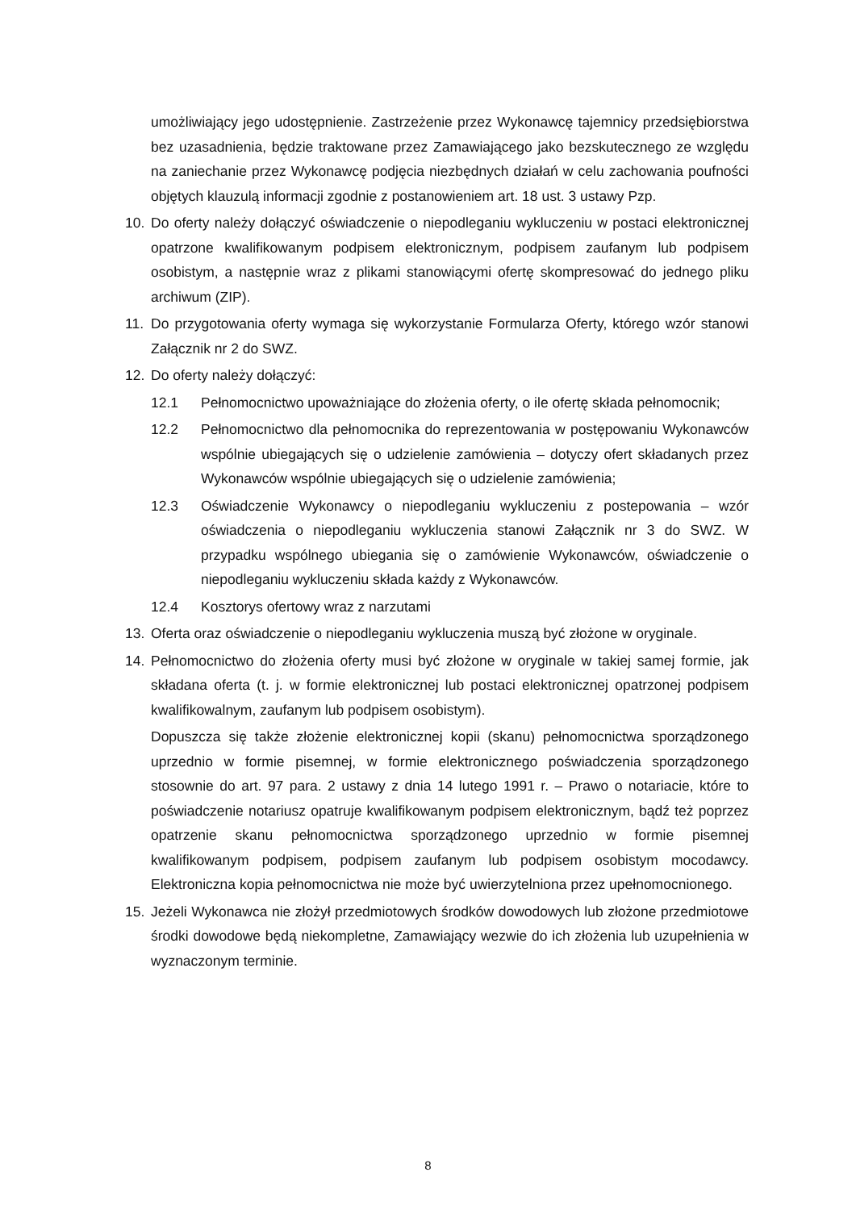umożliwiający jego udostępnienie. Zastrzeżenie przez Wykonawcę tajemnicy przedsiębiorstwa bez uzasadnienia, będzie traktowane przez Zamawiającego jako bezskutecznego ze względu na zaniechanie przez Wykonawcę podjęcia niezbędnych działań w celu zachowania poufności objętych klauzulą informacji zgodnie z postanowieniem art. 18 ust. 3 ustawy Pzp.
10. Do oferty należy dołączyć oświadczenie o niepodleganiu wykluczeniu w postaci elektronicznej opatrzone kwalifikowanym podpisem elektronicznym, podpisem zaufanym lub podpisem osobistym, a następnie wraz z plikami stanowiącymi ofertę skompresować do jednego pliku archiwum (ZIP).
11. Do przygotowania oferty wymaga się wykorzystanie Formularza Oferty, którego wzór stanowi Załącznik nr 2 do SWZ.
12. Do oferty należy dołączyć:
12.1 Pełnomocnictwo upoważniające do złożenia oferty, o ile ofertę składa pełnomocnik;
12.2 Pełnomocnictwo dla pełnomocnika do reprezentowania w postępowaniu Wykonawców wspólnie ubiegających się o udzielenie zamówienia – dotyczy ofert składanych przez Wykonawców wspólnie ubiegających się o udzielenie zamówienia;
12.3 Oświadczenie Wykonawcy o niepodleganiu wykluczeniu z postepowania – wzór oświadczenia o niepodleganiu wykluczenia stanowi Załącznik nr 3 do SWZ. W przypadku wspólnego ubiegania się o zamówienie Wykonawców, oświadczenie o niepodleganiu wykluczeniu składa każdy z Wykonawców.
12.4 Kosztorys ofertowy wraz z narzutami
13. Oferta oraz oświadczenie o niepodleganiu wykluczenia muszą być złożone w oryginale.
14. Pełnomocnictwo do złożenia oferty musi być złożone w oryginale w takiej samej formie, jak składana oferta (t. j. w formie elektronicznej lub postaci elektronicznej opatrzonej podpisem kwalifikowalnym, zaufanym lub podpisem osobistym).
Dopuszcza się także złożenie elektronicznej kopii (skanu) pełnomocnictwa sporządzonego uprzednio w formie pisemnej, w formie elektronicznego poświadczenia sporządzonego stosownie do art. 97 para. 2 ustawy z dnia 14 lutego 1991 r. – Prawo o notariacie, które to poświadczenie notariusz opatruje kwalifikowanym podpisem elektronicznym, bądź też poprzez opatrzenie skanu pełnomocnictwa sporządzonego uprzednio w formie pisemnej kwalifikowanym podpisem, podpisem zaufanym lub podpisem osobistym mocodawcy. Elektroniczna kopia pełnomocnictwa nie może być uwierzytelniona przez upełnomocnionego.
15. Jeżeli Wykonawca nie złożył przedmiotowych środków dowodowych lub złożone przedmiotowe środki dowodowe będą niekompletne, Zamawiający wezwie do ich złożenia lub uzupełnienia w wyznaczonym terminie.
8